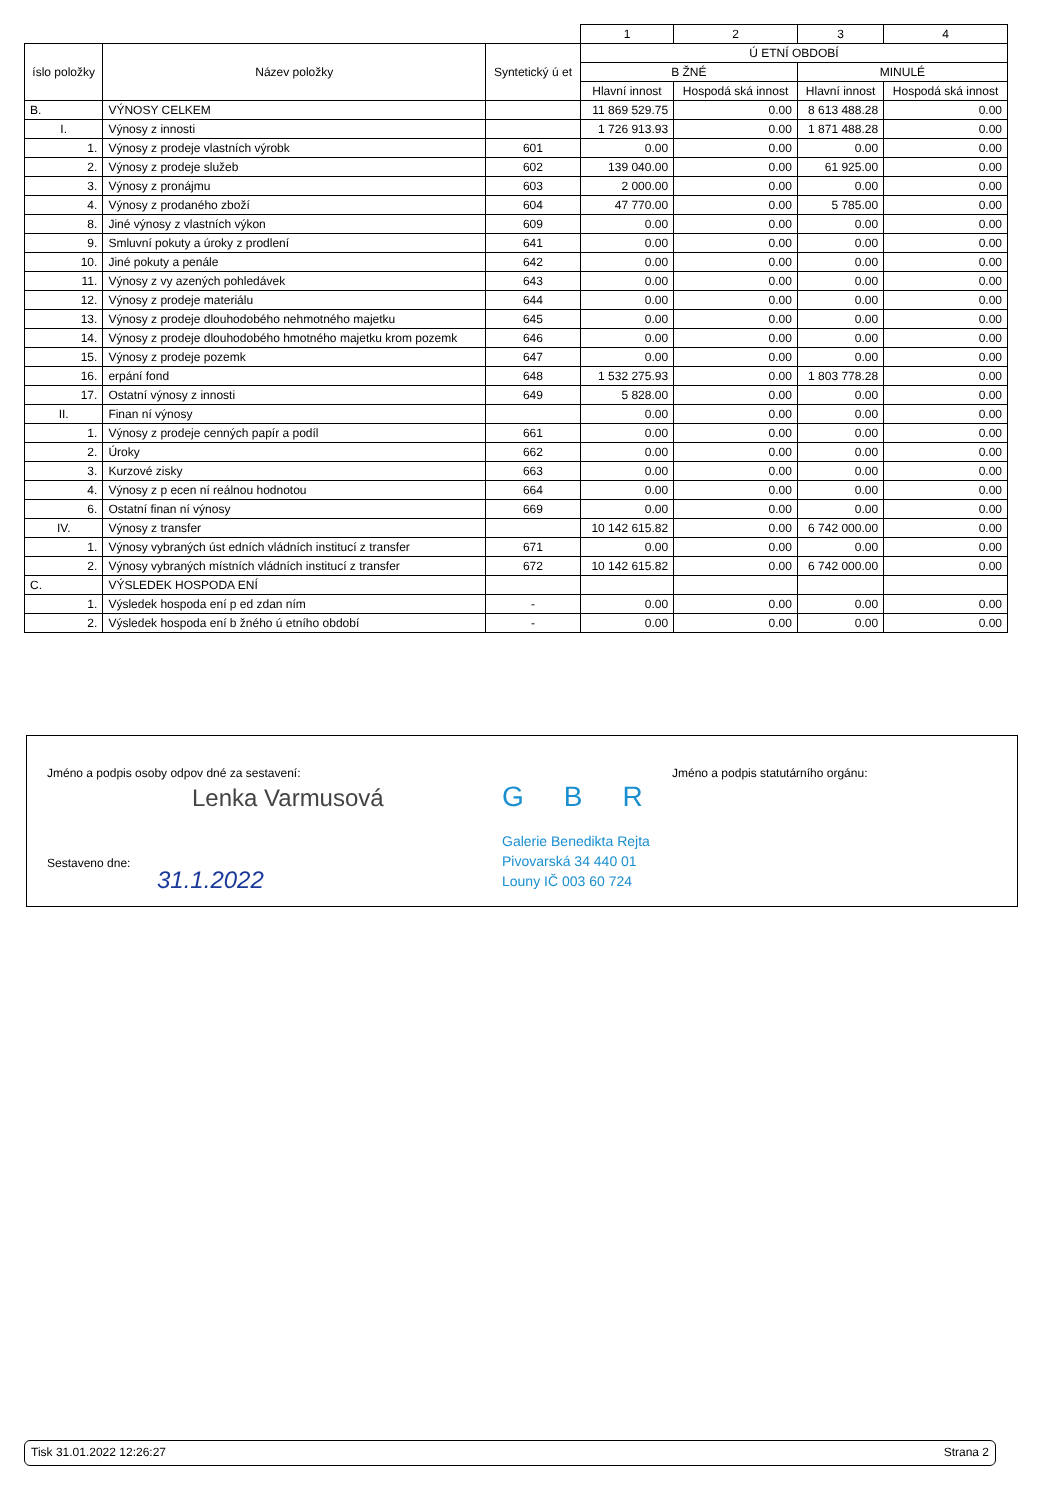| | | | 1 | 2 | 3 | 4 |
| --- | --- | --- | --- | --- | --- | --- |
| íslo položky | Název položky | Syntetický ú et | Ú ETNÍ OBDOBÍ | | | |
| | | | B ŽNÉ | | MINULÉ | |
| | | | Hlavní innost | Hospodá ská innost | Hlavní innost | Hospodá ská innost |
| B. | VÝNOSY CELKEM | | 11 869 529.75 | 0.00 | 8 613 488.28 | 0.00 |
| I. | Výnosy z innosti | | 1 726 913.93 | 0.00 | 1 871 488.28 | 0.00 |
| 1. | Výnosy z prodeje vlastních výrobk | 601 | 0.00 | 0.00 | 0.00 | 0.00 |
| 2. | Výnosy z prodeje služeb | 602 | 139 040.00 | 0.00 | 61 925.00 | 0.00 |
| 3. | Výnosy z pronájmu | 603 | 2 000.00 | 0.00 | 0.00 | 0.00 |
| 4. | Výnosy z prodaného zboží | 604 | 47 770.00 | 0.00 | 5 785.00 | 0.00 |
| 8. | Jiné výnosy z vlastních výkon | 609 | 0.00 | 0.00 | 0.00 | 0.00 |
| 9. | Smluvní pokuty a úroky z prodlení | 641 | 0.00 | 0.00 | 0.00 | 0.00 |
| 10. | Jiné pokuty a penále | 642 | 0.00 | 0.00 | 0.00 | 0.00 |
| 11. | Výnosy z vy azených pohledávek | 643 | 0.00 | 0.00 | 0.00 | 0.00 |
| 12. | Výnosy z prodeje materiálu | 644 | 0.00 | 0.00 | 0.00 | 0.00 |
| 13. | Výnosy z prodeje dlouhodobého nehmotného majetku | 645 | 0.00 | 0.00 | 0.00 | 0.00 |
| 14. | Výnosy z prodeje dlouhodobého hmotného majetku krom pozemk | 646 | 0.00 | 0.00 | 0.00 | 0.00 |
| 15. | Výnosy z prodeje pozemk | 647 | 0.00 | 0.00 | 0.00 | 0.00 |
| 16. | erpání fond | 648 | 1 532 275.93 | 0.00 | 1 803 778.28 | 0.00 |
| 17. | Ostatní výnosy z innosti | 649 | 5 828.00 | 0.00 | 0.00 | 0.00 |
| II. | Finan ní výnosy | | 0.00 | 0.00 | 0.00 | 0.00 |
| 1. | Výnosy z prodeje cenných papír a podíl | 661 | 0.00 | 0.00 | 0.00 | 0.00 |
| 2. | Úroky | 662 | 0.00 | 0.00 | 0.00 | 0.00 |
| 3. | Kurzové zisky | 663 | 0.00 | 0.00 | 0.00 | 0.00 |
| 4. | Výnosy z p ecen ní reálnou hodnotou | 664 | 0.00 | 0.00 | 0.00 | 0.00 |
| 6. | Ostatní finan ní výnosy | 669 | 0.00 | 0.00 | 0.00 | 0.00 |
| IV. | Výnosy z transfer | | 10 142 615.82 | 0.00 | 6 742 000.00 | 0.00 |
| 1. | Výnosy vybraných úst edních vládních institucí z transfer | 671 | 0.00 | 0.00 | 0.00 | 0.00 |
| 2. | Výnosy vybraných místních vládních institucí z transfer | 672 | 10 142 615.82 | 0.00 | 6 742 000.00 | 0.00 |
| C. | VÝSLEDEK HOSPODA ENÍ | | | | | |
| 1. | Výsledek hospoda ení p ed zdan ním | - | 0.00 | 0.00 | 0.00 | 0.00 |
| 2. | Výsledek hospoda ení b žného ú etního období | - | 0.00 | 0.00 | 0.00 | 0.00 |
Jméno a podpis osoby odpov dné za sestavení:
Jméno a podpis statutárního orgánu:
Lenka Varmusová
Sestaveno dne:
31.1.2022
GBR
Galerie Benedikta Rejta
Pivovarská 34 440 01
Louny IČ 003 60 724
Tisk 31.01.2022 12:26:27 Strana 2